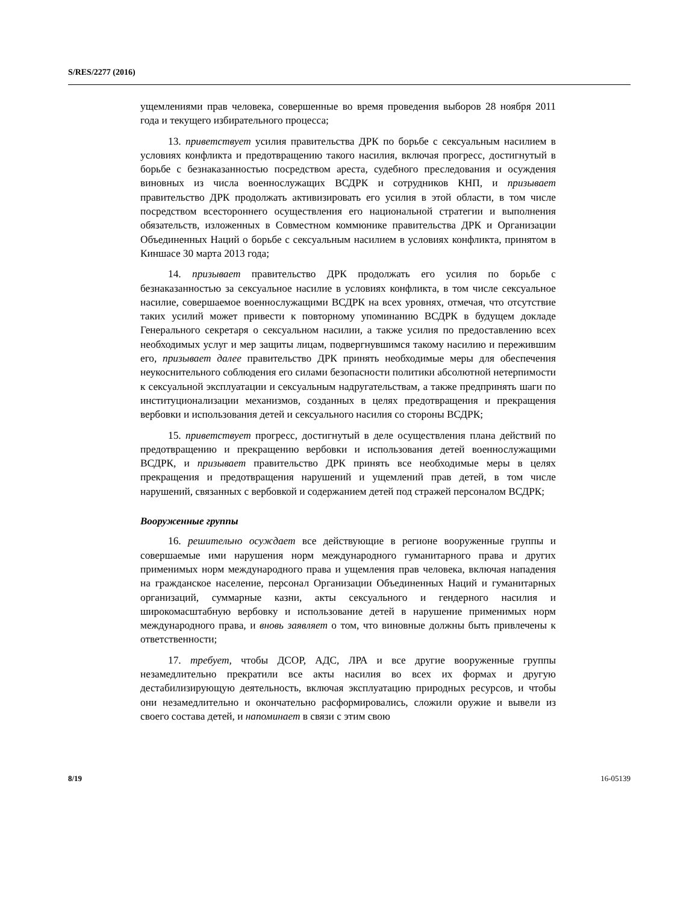S/RES/2277 (2016)
ущемлениями прав человека, совершенные во время проведения выборов 28 ноября 2011 года и текущего избирательного процесса;
13. приветствует усилия правительства ДРК по борьбе с сексуальным насилием в условиях конфликта и предотвращению такого насилия, включая прогресс, достигнутый в борьбе с безнаказанностью посредством ареста, судебного преследования и осуждения виновных из числа военнослужащих ВСДРК и сотрудников КНП, и призывает правительство ДРК продолжать активизировать его усилия в этой области, в том числе посредством всестороннего осуществления его национальной стратегии и выполнения обязательств, изложенных в Совместном коммюнике правительства ДРК и Организации Объединенных Наций о борьбе с сексуальным насилием в условиях конфликта, принятом в Киншасе 30 марта 2013 года;
14. призывает правительство ДРК продолжать его усилия по борьбе с безнаказанностью за сексуальное насилие в условиях конфликта, в том числе сексуальное насилие, совершаемое военнослужащими ВСДРК на всех уровнях, отмечая, что отсутствие таких усилий может привести к повторному упоминанию ВСДРК в будущем докладе Генерального секретаря о сексуальном насилии, а также усилия по предоставлению всех необходимых услуг и мер защиты лицам, подвергнувшимся такому насилию и пережившим его, призывает далее правительство ДРК принять необходимые меры для обеспечения неукоснительного соблюдения его силами безопасности политики абсолютной нетерпимости к сексуальной эксплуатации и сексуальным надругательствам, а также предпринять шаги по институционализации механизмов, созданных в целях предотвращения и прекращения вербовки и использования детей и сексуального насилия со стороны ВСДРК;
15. приветствует прогресс, достигнутый в деле осуществления плана действий по предотвращению и прекращению вербовки и использования детей военнослужащими ВСДРК, и призывает правительство ДРК принять все необходимые меры в целях прекращения и предотвращения нарушений и ущемлений прав детей, в том числе нарушений, связанных с вербовкой и содержанием детей под стражей персоналом ВСДРК;
Вооруженные группы
16. решительно осуждает все действующие в регионе вооруженные группы и совершаемые ими нарушения норм международного гуманитарного права и других применимых норм международного права и ущемления прав человека, включая нападения на гражданское население, персонал Организации Объединенных Наций и гуманитарных организаций, суммарные казни, акты сексуального и гендерного насилия и широкомасштабную вербовку и использование детей в нарушение применимых норм международного права, и вновь заявляет о том, что виновные должны быть привлечены к ответственности;
17. требует, чтобы ДСОР, АДС, ЛРА и все другие вооруженные группы незамедлительно прекратили все акты насилия во всех их формах и другую дестабилизирующую деятельность, включая эксплуатацию природных ресурсов, и чтобы они незамедлительно и окончательно расформировались, сложили оружие и вывели из своего состава детей, и напоминает в связи с этим свою
8/19 16-05139